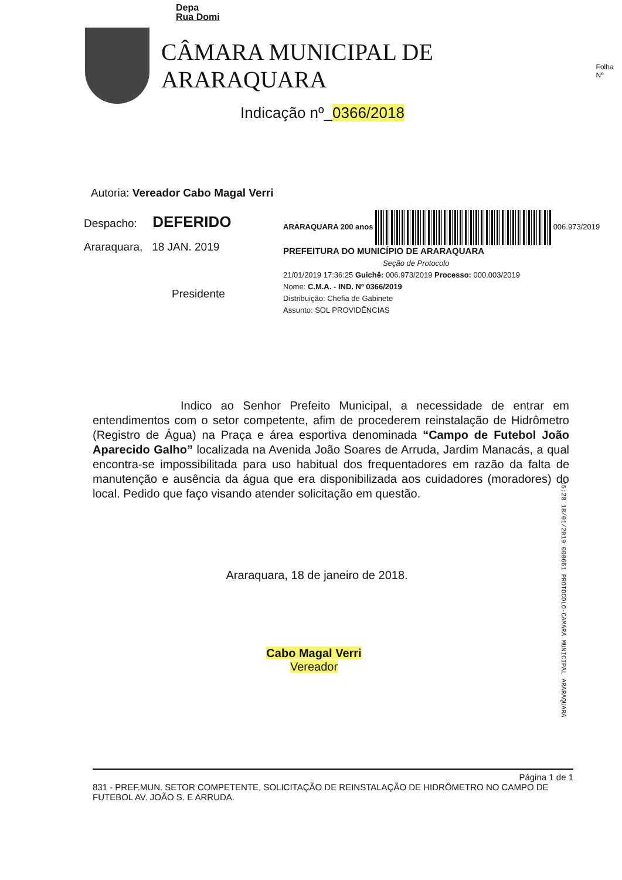Depa
Rua Domi
CÂMARA MUNICIPAL DE ARARAQUARA
Indicação nº_0366/2018
Folha Nº
Autoria: Vereador Cabo Magal Verri
Despacho: DEFERIDO
Araraquara, 18 JAN. 2019
Presidente
ARARAQUARA 200 anos 006.973/2019
PREFEITURA DO MUNICÍPIO DE ARARAQUARA
Seção de Protocolo
21/01/2019 17:36:25 Guichê: 006.973/2019 Processo: 000.003/2019
Nome: C.M.A. - IND. Nº 0366/2019
Distribuição: Chefia de Gabinete
Assunto: SOL PROVIDÊNCIAS
Indico ao Senhor Prefeito Municipal, a necessidade de entrar em entendimentos com o setor competente, afim de procederem reinstalação de Hidrômetro (Registro de Água) na Praça e área esportiva denominada “Campo de Futebol João Aparecido Galho” localizada na Avenida João Soares de Arruda, Jardim Manacás, a qual encontra-se impossibilitada para uso habitual dos frequentadores em razão da falta de manutenção e ausência da água que era disponibilizada aos cuidadores (moradores) do local. Pedido que faço visando atender solicitação em questão.
Araraquara, 18 de janeiro de 2018.
Cabo Magal Verri
Vereador
15:28 18/01/2019 000661 PROTOCOLO-CAMARA MUNICIPAL ARARAQUARA
Página 1 de 1
831 - PREF.MUN. SETOR COMPETENTE, SOLICITAÇÃO DE REINSTALAÇÃO DE HIDRÔMETRO NO CAMPO DE FUTEBOL AV. JOÃO S. E ARRUDA.